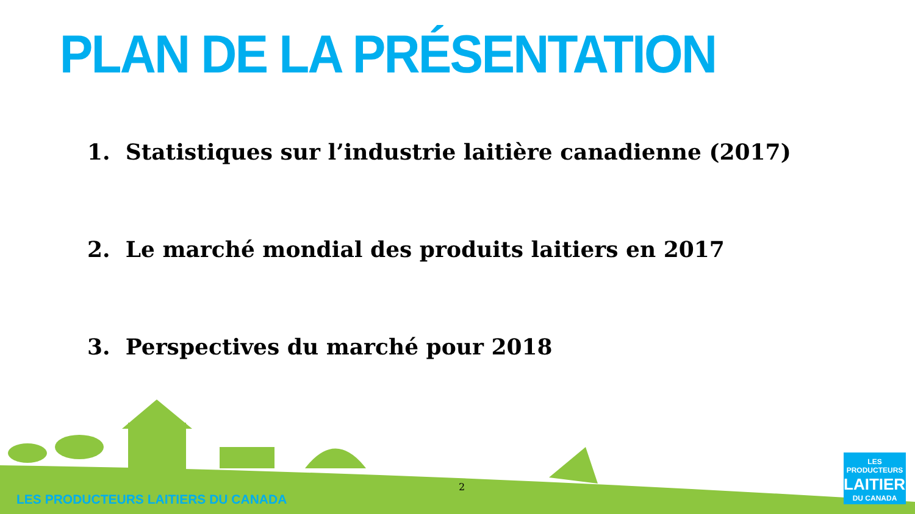PLAN DE LA PRÉSENTATION
1. Statistiques sur l’industrie laitière canadienne (2017)
2. Le marché mondial des produits laitiers en 2017
3. Perspectives du marché pour 2018
LES PRODUCTEURS LAITIERS DU CANADA
2
LES PRODUCTEURS
LAITIERS
DU CANADA